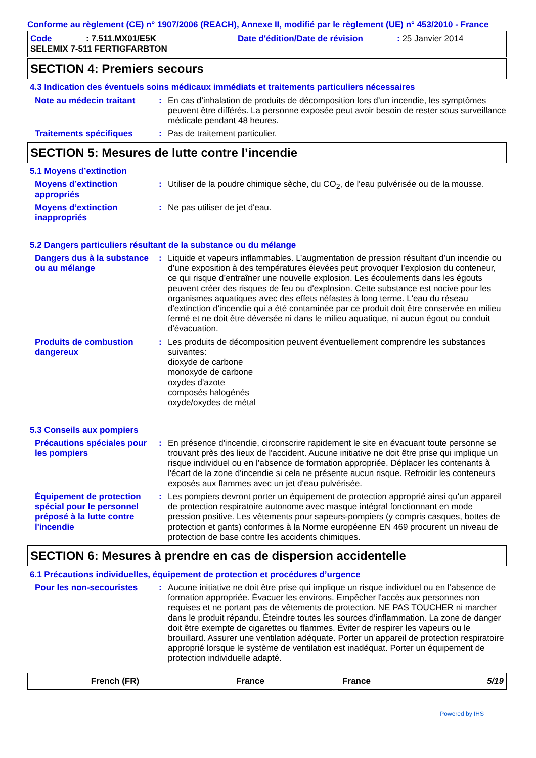Conforme au règlement (CE) n° 1907/2006 (REACH), Annexe II, modifié par le règlement (UE) n° 453/2010 - France
| Code | : 7.511.MX01/E5K | Date d'édition/Date de révision | : 25 Janvier 2014 |
| SELEMIX 7-511 FERTIGFARBTON | | | |
SECTION 4: Premiers secours
4.3 Indication des éventuels soins médicaux immédiats et traitements particuliers nécessaires
Note au médecin traitant : En cas d’inhalation de produits de décomposition lors d’un incendie, les symptômes peuvent être différés. La personne exposée peut avoir besoin de rester sous surveillance médicale pendant 48 heures.
Traitements spécifiques : Pas de traitement particulier.
SECTION 5: Mesures de lutte contre l’incendie
5.1 Moyens d’extinction
Moyens d’extinction appropriés
: Utiliser de la poudre chimique sèche, du CO<sub>2</sub>, de l'eau pulvérisée ou de la mousse.
Moyens d’extinction inappropriés
: Ne pas utiliser de jet d'eau.
5.2 Dangers particuliers résultant de la substance ou du mélange
Dangers dus à la substance ou au mélange
: Liquide et vapeurs inflammables. L’augmentation de pression résultant d’un incendie ou d’une exposition à des températures élevées peut provoquer l’explosion du conteneur, ce qui risque d’entraîner une nouvelle explosion. Les écoulements dans les égouts peuvent créer des risques de feu ou d'explosion. Cette substance est nocive pour les organismes aquatiques avec des effets néfastes à long terme. L'eau du réseau d'extinction d'incendie qui a été contaminée par ce produit doit être conservée en milieu fermé et ne doit être déversée ni dans le milieu aquatique, ni aucun égout ou conduit d'évacuation.
Produits de combustion dangereux
: Les produits de décomposition peuvent éventuellement comprendre les substances suivantes:
dioxyde de carbone
monoxyde de carbone
oxydes d'azote
composés halogénés
oxyde/oxydes de métal
5.3 Conseils aux pompiers
Précautions spéciales pour les pompiers
: En présence d'incendie, circonscrire rapidement le site en évacuant toute personne se trouvant près des lieux de l'accident. Aucune initiative ne doit être prise qui implique un risque individuel ou en l’absence de formation appropriée. Déplacer les contenants à l'écart de la zone d'incendie si cela ne présente aucun risque. Refroidir les conteneurs exposés aux flammes avec un jet d'eau pulvérisée.
Équipement de protection spécial pour le personnel préposé à la lutte contre l'incendie
: Les pompiers devront porter un équipement de protection approprié ainsi qu'un appareil de protection respiratoire autonome avec masque intégral fonctionnant en mode pression positive. Les vêtements pour sapeurs-pompiers (y compris casques, bottes de protection et gants) conformes à la Norme européenne EN 469 procurent un niveau de protection de base contre les accidents chimiques.
SECTION 6: Mesures à prendre en cas de dispersion accidentelle
6.1 Précautions individuelles, équipement de protection et procédures d’urgence
Pour les non-secouristes : Aucune initiative ne doit être prise qui implique un risque individuel ou en l’absence de formation appropriée. Évacuer les environs. Empêcher l'accès aux personnes non requises et ne portant pas de vêtements de protection. NE PAS TOUCHER ni marcher dans le produit répandu. Éteindre toutes les sources d'inflammation. La zone de danger doit être exempte de cigarettes ou flammes. Éviter de respirer les vapeurs ou le brouillard. Assurer une ventilation adéquate. Porter un appareil de protection respiratoire approprié lorsque le système de ventilation est inadéquat. Porter un équipement de protection individuelle adapté.
French (FR) France France 5/19
Powered by IHS